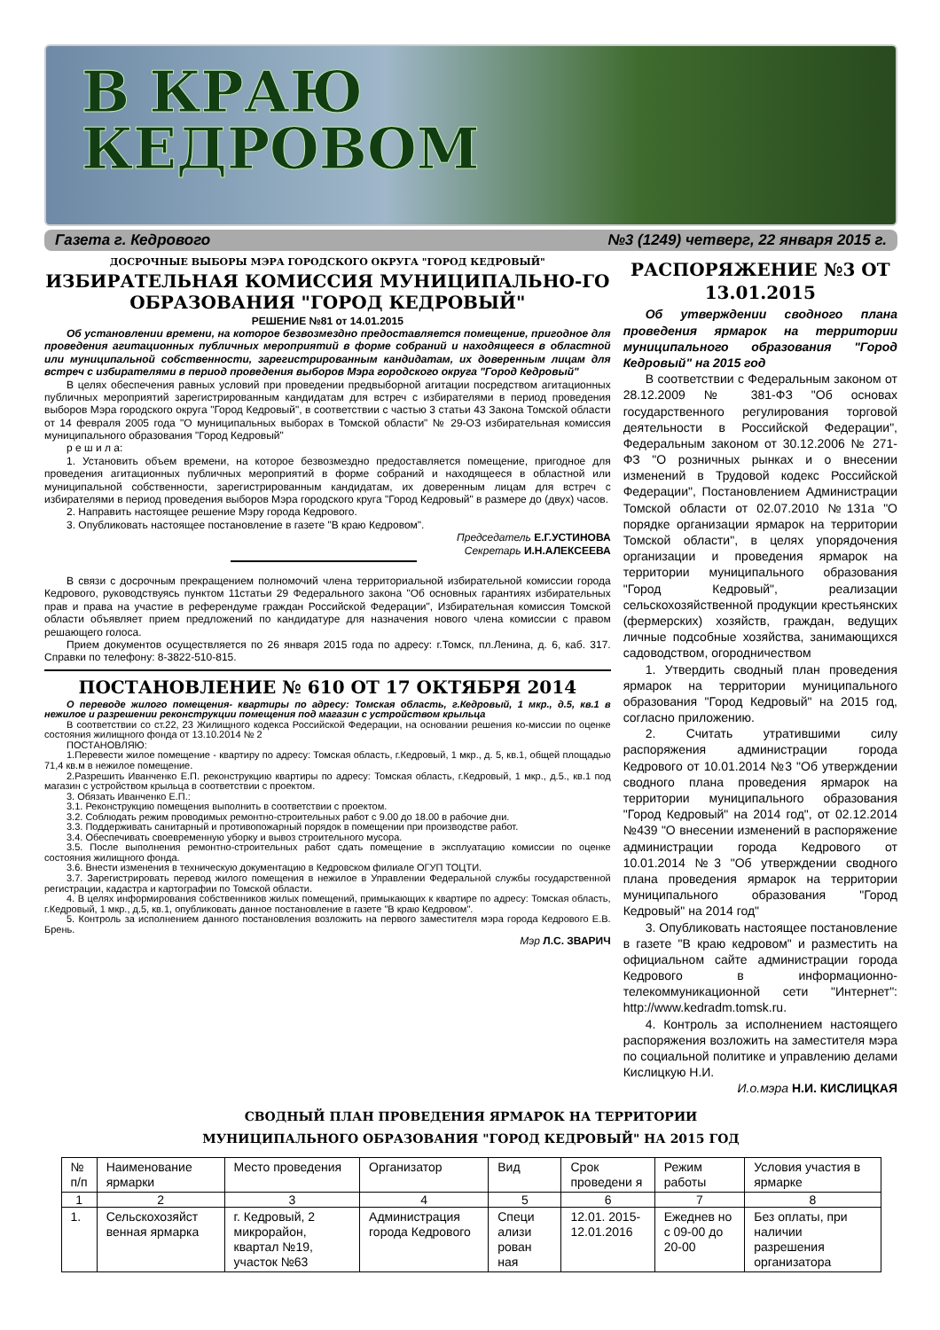В КРАЮ
КЕДРОВОМ
Газета г. Кедрового №3 (1249) четверг, 22 января 2015 г.
ДОСРОЧНЫЕ ВЫБОРЫ МЭРА ГОРОДСКОГО ОКРУГА "ГОРОД КЕДРОВЫЙ"
ИЗБИРАТЕЛЬНАЯ КОМИССИЯ МУНИЦИПАЛЬНО-ГО ОБРАЗОВАНИЯ "ГОРОД КЕДРОВЫЙ"
РЕШЕНИЕ №81 от 14.01.2015
Об установлении времени, на которое безвозмездно предоставляется помещение, пригодное для проведения агитационных публичных мероприятий в форме собраний и находящееся в областной или муниципальной собственности, зарегистрированным кандидатам, их доверенным лицам для встреч с избирателями в период проведения выборов Мэра городского округа "Город Кедровый"
В целях обеспечения равных условий при проведении предвыборной агитации посредством агитационных публичных мероприятий зарегистрированным кандидатам для встреч с избирателями в период проведения выборов Мэра городского округа "Город Кедровый", в соответствии с частью 3 статьи 43 Закона Томской области от 14 февраля 2005 года "О муниципальных выборах в Томской области" № 29-ОЗ избирательная комиссия муниципального образования "Город Кедровый"
р е ш и л а:
1. Установить объем времени, на которое безвозмездно предоставляется помещение, пригодное для проведения агитационных публичных мероприятий в форме собраний и находящееся в областной или муниципальной собственности, зарегистрированным кандидатам, их доверенным лицам для встреч с избирателями в период проведения выборов Мэра городского круга "Город Кедровый" в размере до (двух) часов.
2. Направить настоящее решение Мэру города Кедрового.
3. Опубликовать настоящее постановление в газете "В краю Кедровом".
Председатель Е.Г.УСТИНОВА
Секретарь И.Н.АЛЕКСЕЕВА
В связи с досрочным прекращением полномочий члена территориальной избирательной комиссии города Кедрового, руководствуясь пунктом 11статьи 29 Федерального закона "Об основных гарантиях избирательных прав и права на участие в референдуме граждан Российской Федерации", Избирательная комиссия Томской области объявляет прием предложений по кандидатуре для назначения нового члена комиссии с правом решающего голоса.
Прием документов осуществляется по 26 января 2015 года по адресу: г.Томск, пл.Ленина, д. 6, каб. 317. Справки по телефону: 8-3822-510-815.
ПОСТАНОВЛЕНИЕ № 610 ОТ 17 ОКТЯБРЯ 2014
О переводе жилого помещения- квартиры по адресу: Томская область, г.Кедровый, 1 мкр., д.5, кв.1 в нежилое и разрешении реконструкции помещения под магазин с устройством крыльца
В соответствии со ст.22, 23 Жилищного кодекса Российской Федерации, на основании решения ко-миссии по оценке состояния жилищного фонда от 13.10.2014 № 2
ПОСТАНОВЛЯЮ:
1.Перевести жилое помещение - квартиру по адресу: Томская область, г.Кедровый, 1 мкр., д. 5, кв.1, общей площадью 71,4 кв.м в нежилое помещение.
2.Разрешить Иванченко Е.П. реконструкцию квартиры по адресу: Томская область, г.Кедровый, 1 мкр., д.5., кв.1 под магазин с устройством крыльца в соответствии с проектом.
3. Обязать Иванченко Е.П.:
3.1. Реконструкцию помещения выполнить в соответствии с проектом.
3.2. Соблюдать режим проводимых ремонтно-строительных работ с 9.00 до 18.00 в рабочие дни.
3.3. Поддерживать санитарный и противопожарный порядок в помещении при производстве работ.
3.4. Обеспечивать своевременную уборку и вывоз строительного мусора.
3.5. После выполнения ремонтно-строительных работ сдать помещение в эксплуатацию комиссии по оценке состояния жилищного фонда.
3.6. Внести изменения в техническую документацию в Кедровском филиале ОГУП ТОЦТИ.
3.7. Зарегистрировать перевод жилого помещения в нежилое в Управлении Федеральной службы государственной регистрации, кадастра и картографии по Томской области.
4. В целях информирования собственников жилых помещений, примыкающих к квартире по адресу: Томская область, г.Кедровый, 1 мкр., д.5, кв.1, опубликовать данное постановление в газете "В краю Кедровом".
5. Контроль за исполнением данного постановления возложить на первого заместителя мэра города Кедрового Е.В. Брень.
Мэр Л.С. ЗВАРИЧ
РАСПОРЯЖЕНИЕ №3 ОТ 13.01.2015
Об утверждении сводного плана проведения ярмарок на территории муниципального образования "Город Кедровый" на 2015 год
В соответствии с Федеральным законом от 28.12.2009 № 381-ФЗ "Об основах государственного регулирования торговой деятельности в Российской Федерации", Федеральным законом от 30.12.2006 № 271-ФЗ "О розничных рынках и о внесении изменений в Трудовой кодекс Российской Федерации", Постановлением Администрации Томской области от 02.07.2010 №131а "О порядке организации ярмарок на территории Томской области", в целях упорядочения организации и проведения ярмарок на территории муниципального образования "Город Кедровый", реализации сельскохозяйственной продукции крестьянских (фермерских) хозяйств, граждан, ведущих личные подсобные хозяйства, занимающихся садоводством, огородничеством
1. Утвердить сводный план проведения ярмарок на территории муниципального образования "Город Кедровый" на 2015 год, согласно приложению.
2. Считать утратившими силу распоряжения администрации города Кедрового от 10.01.2014 №3 "Об утверждении сводного плана проведения ярмарок на территории муниципального образования "Город Кедровый" на 2014 год", от 02.12.2014 №439 "О внесении изменений в распоряжение администрации города Кедрового от 10.01.2014 №3 "Об утверждении сводного плана проведения ярмарок на территории муниципального образования "Город Кедровый" на 2014 год"
3. Опубликовать настоящее постановление в газете "В краю кедровом" и разместить на официальном сайте администрации города Кедрового в информационно-телекоммуникационной сети "Интернет": http://www.kedradm.tomsk.ru.
4. Контроль за исполнением настоящего распоряжения возложить на заместителя мэра по социальной политике и управлению делами Кислицкую Н.И.
И.о.мэра Н.И. КИСЛИЦКАЯ
СВОДНЫЙ ПЛАН ПРОВЕДЕНИЯ ЯРМАРОК НА ТЕРРИТОРИИ
МУНИЦИПАЛЬНОГО ОБРАЗОВАНИЯ "ГОРОД КЕДРОВЫЙ" НА 2015 ГОД
| № п/п | Наименование ярмарки | Место проведения | Организатор | Вид | Срок проведени я | Режим работы | Условия участия в ярмарке |
| --- | --- | --- | --- | --- | --- | --- | --- |
| 1 | 2 | 3 | 4 | 5 | 6 | 7 | 8 |
| 1. | Сельскохозяйст венная ярмарка | г. Кедровый, 2 микрорайон, квартал №19, участок №63 | Администрация города Кедрового | Специ ализи рован ная | 12.01. 2015-12.01.2016 | Ежеднев но с 09-00 до 20-00 | Без оплаты, при наличии разрешения организатора |